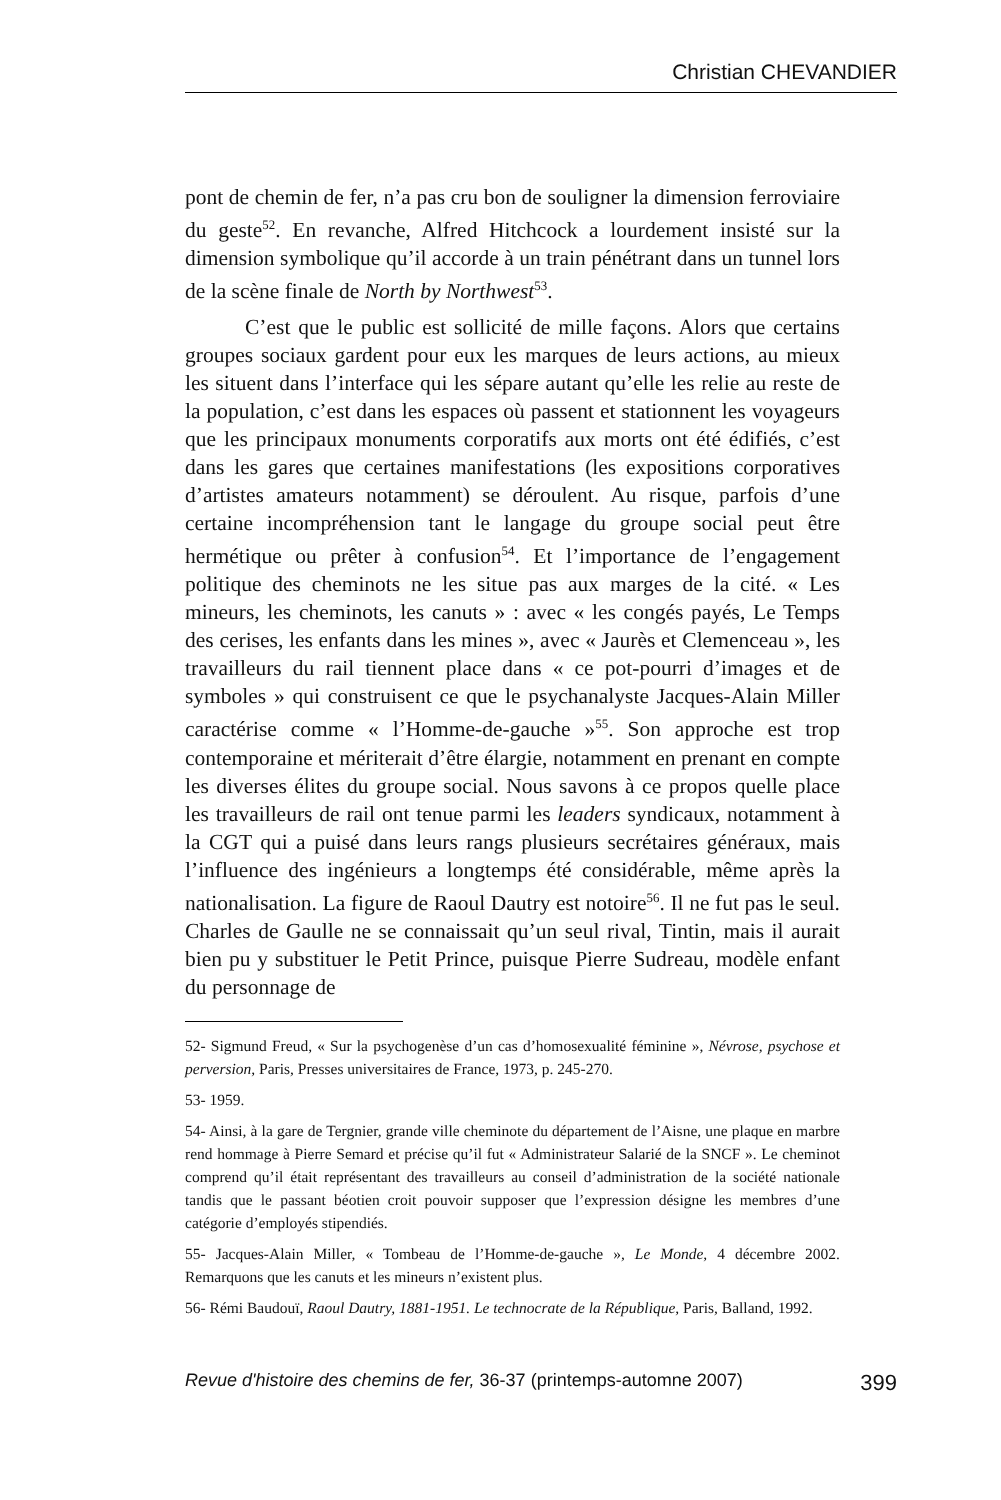Christian CHEVANDIER
pont de chemin de fer, n’a pas cru bon de souligner la dimension ferroviaire du geste<sup>52</sup>. En revanche, Alfred Hitchcock a lourdement insisté sur la dimension symbolique qu’il accorde à un train pénétrant dans un tunnel lors de la scène finale de North by Northwest<sup>53</sup>.
C’est que le public est sollicité de mille façons. Alors que certains groupes sociaux gardent pour eux les marques de leurs actions, au mieux les situent dans l’interface qui les sépare autant qu’elle les relie au reste de la population, c’est dans les espaces où passent et stationnent les voyageurs que les principaux monuments corporatifs aux morts ont été édifiés, c’est dans les gares que certaines manifestations (les expositions corporatives d’artistes amateurs notamment) se déroulent. Au risque, parfois d’une certaine incompréhension tant le langage du groupe social peut être hermétique ou prêter à confusion<sup>54</sup>. Et l’importance de l’engagement politique des cheminots ne les situe pas aux marges de la cité. « Les mineurs, les cheminots, les canuts » : avec « les congés payés, Le Temps des cerises, les enfants dans les mines », avec « Jaurès et Clemenceau », les travailleurs du rail tiennent place dans « ce pot-pourri d’images et de symboles » qui construisent ce que le psychanalyste Jacques-Alain Miller caractérise comme « l’Homme-de-gauche »<sup>55</sup>. Son approche est trop contemporaine et mériterait d’être élargie, notamment en prenant en compte les diverses élites du groupe social. Nous savons à ce propos quelle place les travailleurs de rail ont tenue parmi les leaders syndicaux, notamment à la CGT qui a puisé dans leurs rangs plusieurs secrétaires généraux, mais l’influence des ingénieurs a longtemps été considérable, même après la nationalisation. La figure de Raoul Dautry est notoire<sup>56</sup>. Il ne fut pas le seul. Charles de Gaulle ne se connaissait qu’un seul rival, Tintin, mais il aurait bien pu y substituer le Petit Prince, puisque Pierre Sudreau, modèle enfant du personnage de
52- Sigmund Freud, « Sur la psychogenèse d’un cas d’homosexualité féminine », Névrose, psychose et perversion, Paris, Presses universitaires de France, 1973, p. 245-270.
53- 1959.
54- Ainsi, à la gare de Tergnier, grande ville cheminote du département de l’Aisne, une plaque en marbre rend hommage à Pierre Semard et précise qu’il fut « Administrateur Salarié de la SNCF ». Le cheminot comprend qu’il était représentant des travailleurs au conseil d’administration de la société nationale tandis que le passant béotien croit pouvoir supposer que l’expression désigne les membres d’une catégorie d’employés stipendiés.
55- Jacques-Alain Miller, « Tombeau de l’Homme-de-gauche », Le Monde, 4 décembre 2002. Remarquons que les canuts et les mineurs n’existent plus.
56- Rémi Baudouï, Raoul Dautry, 1881-1951. Le technocrate de la République, Paris, Balland, 1992.
Revue d'histoire des chemins de fer, 36-37 (printemps-automne 2007) 399